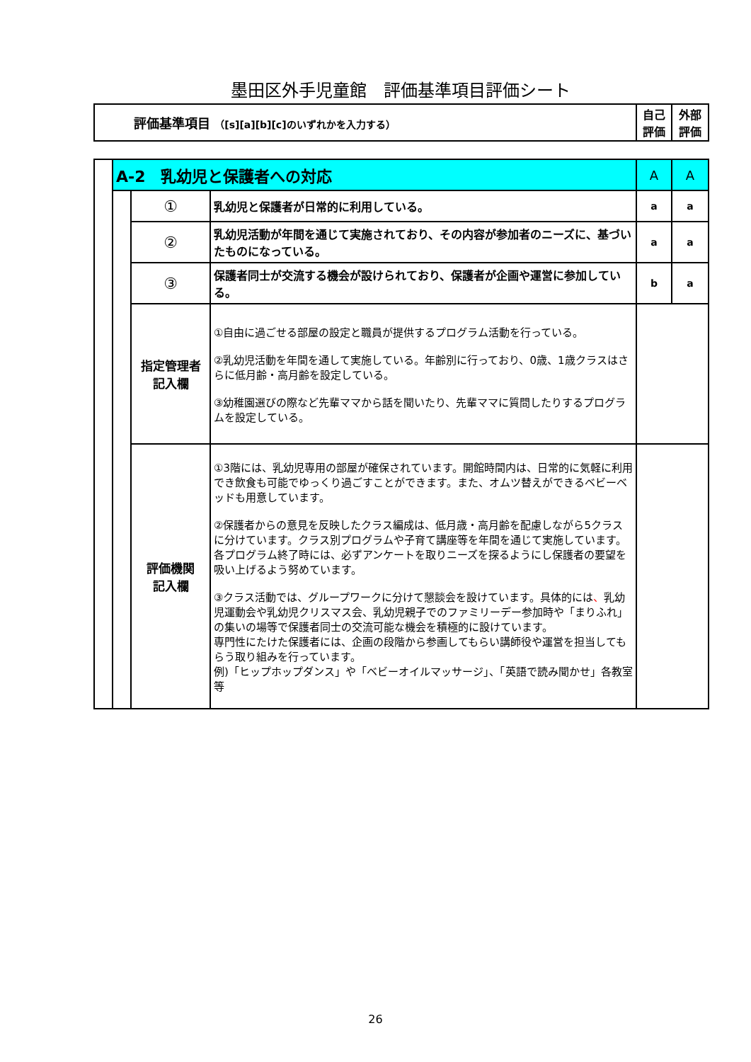墨田区外手児童館　評価基準項目評価シート
| 評価基準項目 （[s][a][b][c]のいずれかを入力する） | 自己 評価 | 外部 評価 |
| | A-2 乳幼児と保護者への対応 | | | A | A |
| | | ① | 乳幼児と保護者が日常的に利用している。 | a | a |
| | | ② | 乳幼児活動が年間を通じて実施されており、その内容が参加者のニーズに、基づいたものになっている。 | a | a |
| | | ③ | 保護者同士が交流する機会が設けられており、保護者が企画や運営に参加している。 | b | a |
| | | 指定管理者 記入欄 | ①自由に過ごせる部屋の設定と職員が提供するプログラム活動を行っている。 ②乳幼児活動を年間を通して実施している。年齢別に行っており、0歳、1歳クラスはさらに低月齢・高月齢を設定している。 ③幼稚園選びの際など先輩ママから話を聞いたり、先輩ママに質問したりするプログラムを設定している。 | | |
| | | 評価機関 記入欄 | ①3階には、乳幼児専用の部屋が確保されています。開館時間内は、日常的に気軽に利用でき飲食も可能でゆっくり過ごすことができます。また、オムツ替えができるベビーベッドも用意しています。 ②保護者からの意見を反映したクラス編成は、低月歳・高月齢を配慮しながら5クラスに分けています。クラス別プログラムや子育て講座等を年間を通じて実施しています。各プログラム終了時には、必ずアンケートを取りニーズを探るようにし保護者の要望を吸い上げるよう努めています。 ③クラス活動では、グループワークに分けて懇談会を設けています。具体的には 、 乳幼児運動会や乳幼児クリスマス会、乳幼児親子でのファミリーデー参加時や「まりふれ」の集いの場等で保護者同士の交流可能な機会を積極的に設けています。 専門性にたけた保護者には、企画の段階から参画してもらい講師役や運営を担当してもらう取り組みを行っています。 例)「ヒップホップダンス」や「ベビーオイルマッサージ」、「英語で読み聞かせ」各教室等 | | |
26